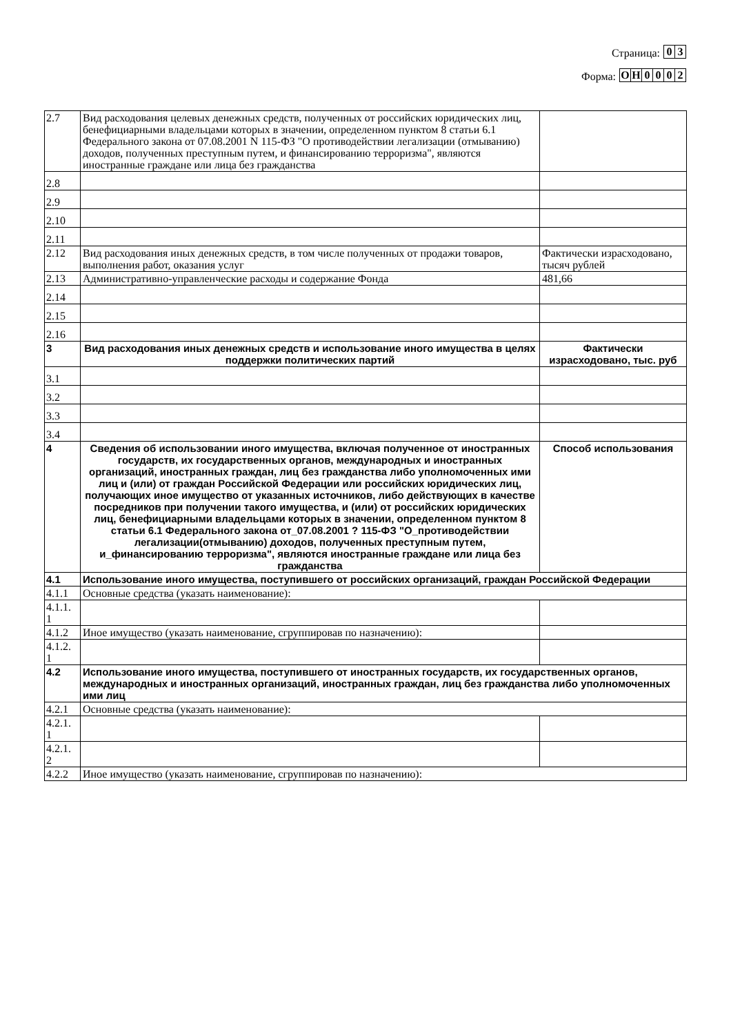Страница:
0
3
Форма:
О
Н
0
0
0
2
| 2.7 | Вид расходования целевых денежных средств, полученных от российских юридических лиц, бенефициарными владельцами которых в значении, определенном пунктом 8 статьи 6.1 Федерального закона от 07.08.2001 N 115-ФЗ "О противодействии легализации (отмыванию) доходов, полученных преступным путем, и финансированию терроризма", являются иностранные граждане или лица без гражданства | |
| 2.8 | | |
| 2.9 | | |
| 2.10 | | |
| 2.11 | | |
| 2.12 | Вид расходования иных денежных средств, в том числе полученных от продажи товаров, выполнения работ, оказания услуг | Фактически израсходовано, тысяч рублей |
| 2.13 | Административно-управленческие расходы и содержание Фонда | 481,66 |
| 2.14 | | |
| 2.15 | | |
| 2.16 | | |
| 3 | Вид расходования иных денежных средств и использование иного имущества в целях поддержки политических партий | Фактически израсходовано, тыс. руб |
| 3.1 | | |
| 3.2 | | |
| 3.3 | | |
| 3.4 | | |
| 4 | Сведения об использовании иного имущества, включая полученное от иностранных государств, их государственных органов, международных и иностранных организаций, иностранных граждан, лиц без гражданства либо уполномоченных ими лиц и (или) от граждан Российской Федерации или российских юридических лиц, получающих иное имущество от указанных источников, либо действующих в качестве посредников при получении такого имущества, и (или) от российских юридических лиц, бенефициарными владельцами которых в значении, определенном пунктом 8 статьи 6.1 Федерального закона от_07.08.2001 ? 115-ФЗ "О_противодействии легализации(отмыванию) доходов, полученных преступным путем, и_финансированию терроризма", являются иностранные граждане или лица без гражданства | Способ использования |
| 4.1 | Использование иного имущества, поступившего от российских организаций, граждан Российской Федерации | |
| 4.1.1 | Основные средства (указать наименование): | |
| 4.1.1. 1 | | |
| 4.1.2 | Иное имущество (указать наименование, сгруппировав по назначению): | |
| 4.1.2. 1 | | |
| 4.2 | Использование иного имущества, поступившего от иностранных государств, их государственных органов, международных и иностранных организаций, иностранных граждан, лиц без гражданства либо уполномоченных ими лиц | |
| 4.2.1 | Основные средства (указать наименование): | |
| 4.2.1. 1 | | |
| 4.2.1. 2 | | |
| 4.2.2 | Иное имущество (указать наименование, сгруппировав по назначению): | |